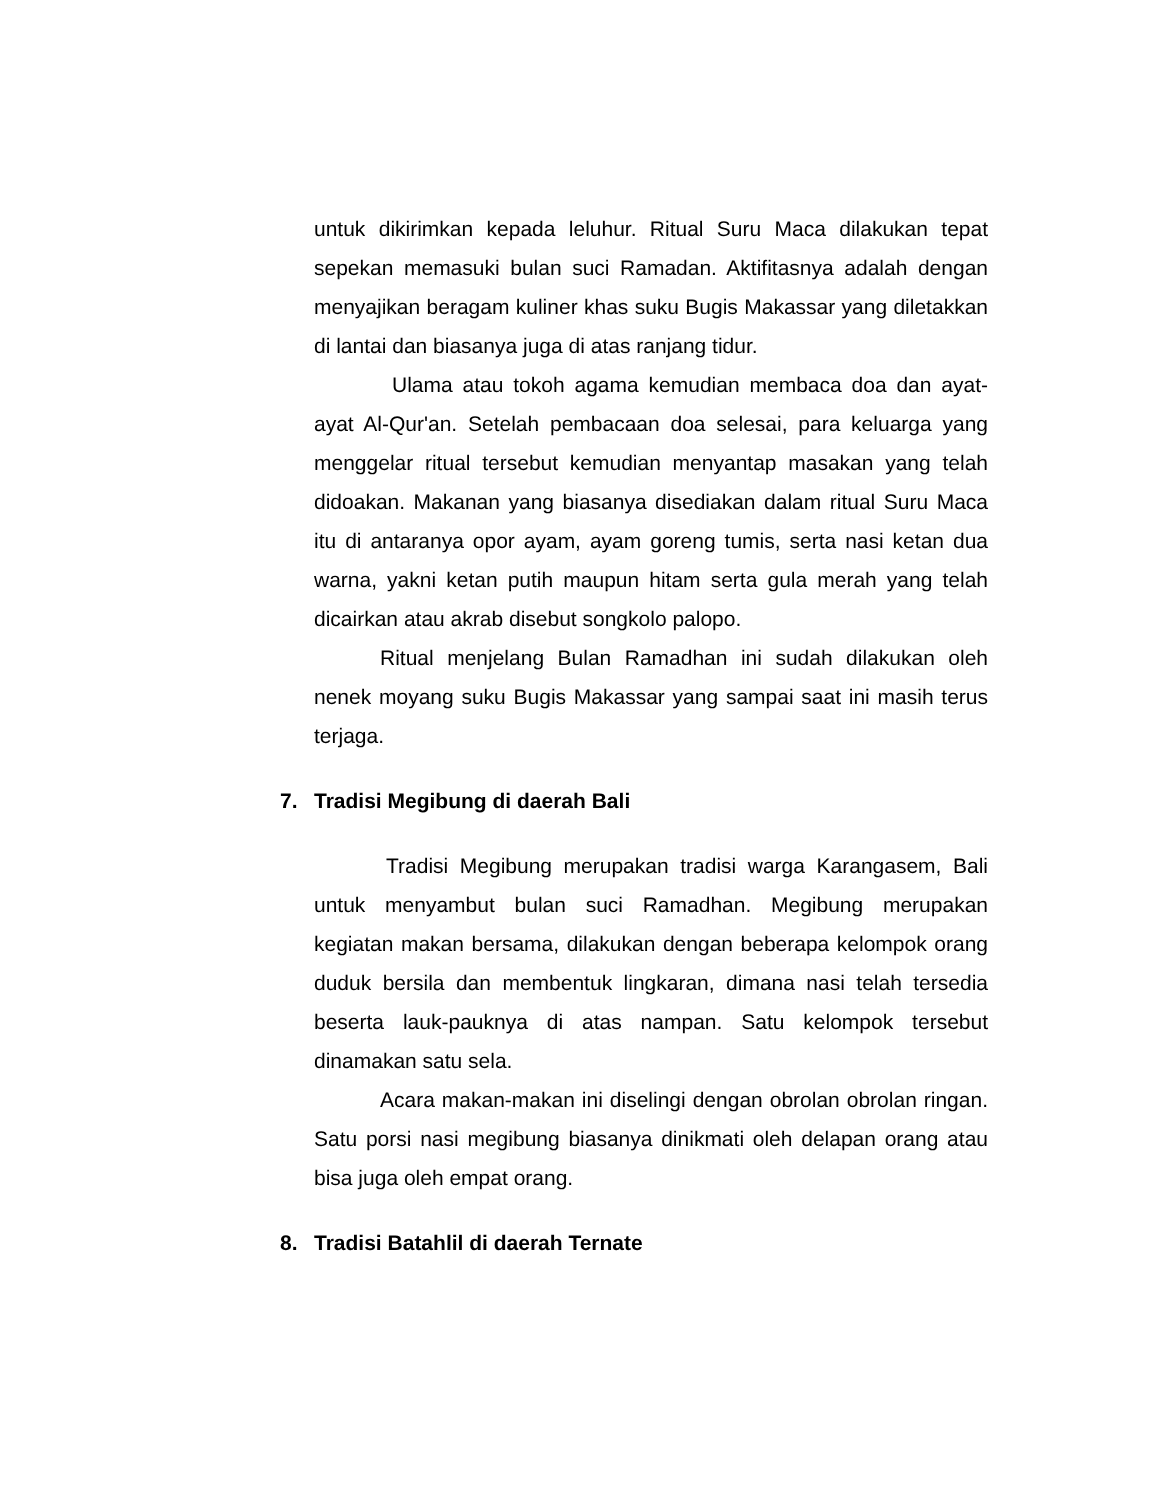untuk dikirimkan kepada leluhur. Ritual Suru Maca dilakukan tepat sepekan memasuki bulan suci Ramadan. Aktifitasnya adalah dengan menyajikan beragam kuliner khas suku Bugis Makassar yang diletakkan di lantai dan biasanya juga di atas ranjang tidur.
Ulama atau tokoh agama kemudian membaca doa dan ayat-ayat Al-Qur'an. Setelah pembacaan doa selesai, para keluarga yang menggelar ritual tersebut kemudian menyantap masakan yang telah didoakan. Makanan yang biasanya disediakan dalam ritual Suru Maca itu di antaranya opor ayam, ayam goreng tumis, serta nasi ketan dua warna, yakni ketan putih maupun hitam serta gula merah yang telah dicairkan atau akrab disebut songkolo palopo.
Ritual menjelang Bulan Ramadhan ini sudah dilakukan oleh nenek moyang suku Bugis Makassar yang sampai saat ini masih terus terjaga.
7. Tradisi Megibung di daerah Bali
Tradisi Megibung merupakan tradisi warga Karangasem, Bali untuk menyambut bulan suci Ramadhan. Megibung merupakan kegiatan makan bersama, dilakukan dengan beberapa kelompok orang duduk bersila dan membentuk lingkaran, dimana nasi telah tersedia beserta lauk-pauknya di atas nampan. Satu kelompok tersebut dinamakan satu sela.
Acara makan-makan ini diselingi dengan obrolan obrolan ringan. Satu porsi nasi megibung biasanya dinikmati oleh delapan orang atau bisa juga oleh empat orang.
8. Tradisi Batahlil di daerah Ternate